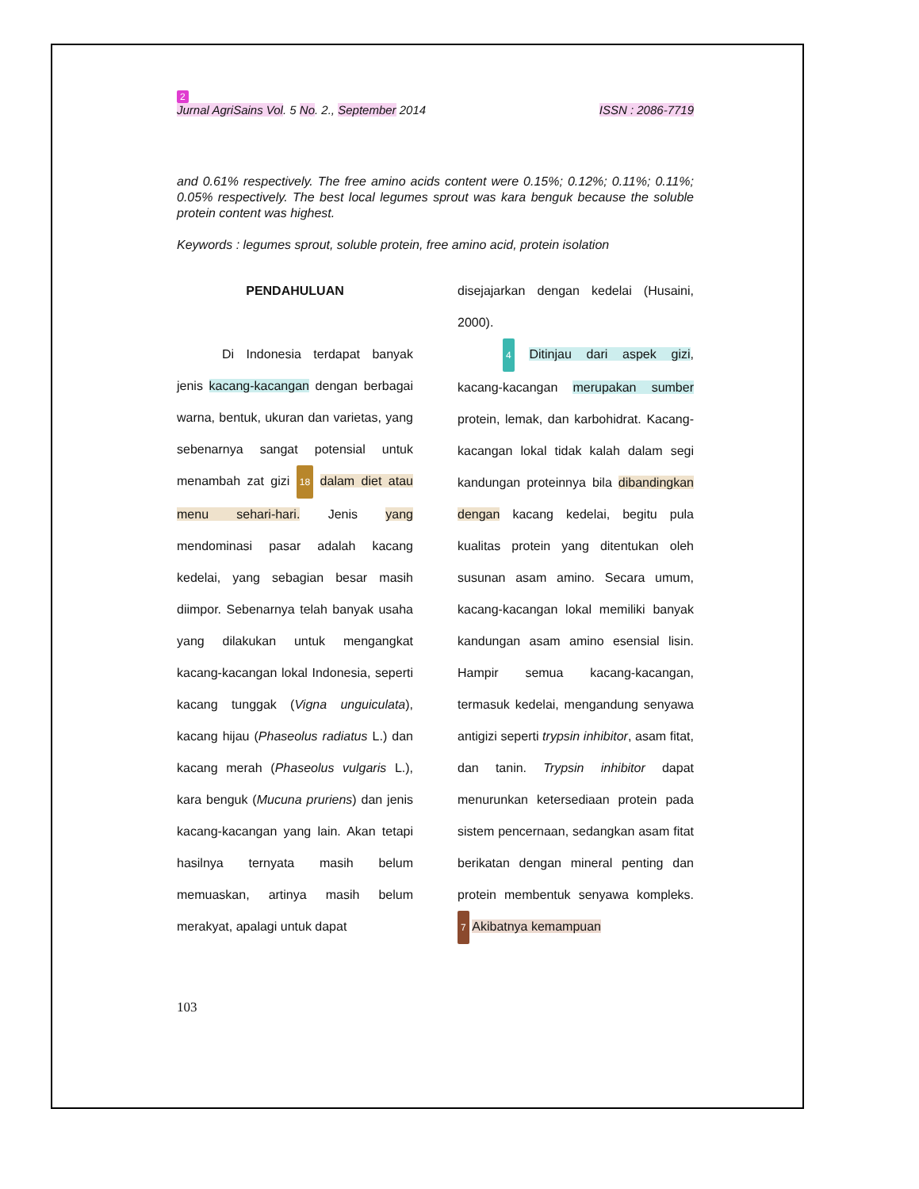2
Jurnal AgriSains Vol. 5 No. 2., September 2014 ISSN : 2086-7719
and 0.61% respectively. The free amino acids content were 0.15%; 0.12%; 0.11%; 0.11%; 0.05% respectively. The best local legumes sprout was kara benguk because the soluble protein content was highest.
Keywords : legumes sprout, soluble protein, free amino acid, protein isolation
PENDAHULUAN
Di Indonesia terdapat banyak jenis kacang-kacangan dengan berbagai warna, bentuk, ukuran dan varietas, yang sebenarnya sangat potensial untuk menambah zat gizi 18 dalam diet atau menu sehari-hari. Jenis yang mendominasi pasar adalah kacang kedelai, yang sebagian besar masih diimpor. Sebenarnya telah banyak usaha yang dilakukan untuk mengangkat kacang-kacangan lokal Indonesia, seperti kacang tunggak (Vigna unguiculata), kacang hijau (Phaseolus radiatus L.) dan kacang merah (Phaseolus vulgaris L.), kara benguk (Mucuna pruriens) dan jenis kacang-kacangan yang lain. Akan tetapi hasilnya ternyata masih belum memuaskan, artinya masih belum merakyat, apalagi untuk dapat
disejajarkan dengan kedelai (Husaini, 2000).
4 Ditinjau dari aspek gizi, kacang-kacangan merupakan sumber protein, lemak, dan karbohidrat. Kacang-kacangan lokal tidak kalah dalam segi kandungan proteinnya bila dibandingkan dengan kacang kedelai, begitu pula kualitas protein yang ditentukan oleh susunan asam amino. Secara umum, kacang-kacangan lokal memiliki banyak kandungan asam amino esensial lisin. Hampir semua kacang-kacangan, termasuk kedelai, mengandung senyawa antigizi seperti trypsin inhibitor, asam fitat, dan tanin. Trypsin inhibitor dapat menurunkan ketersediaan protein pada sistem pencernaan, sedangkan asam fitat berikatan dengan mineral penting dan protein membentuk senyawa kompleks. 7 Akibatnya kemampuan
103